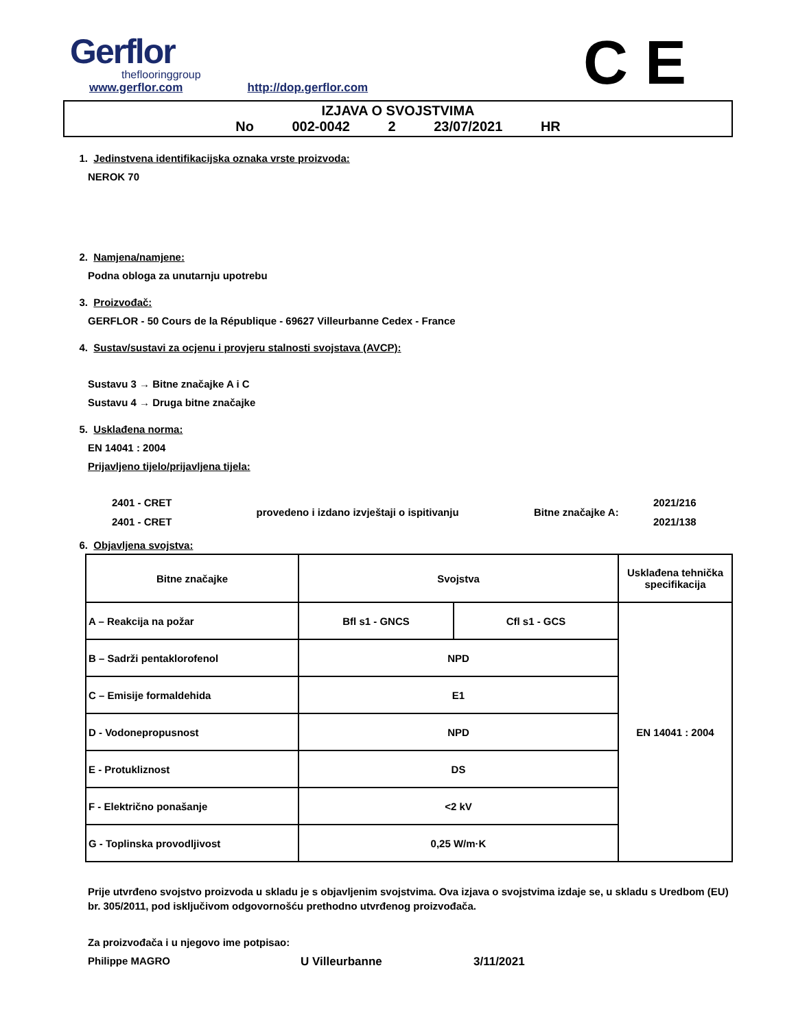Gerflor
theflooringgroup
www.gerflor.com http://dop.gerflor.com
C E
IZJAVA O SVOJSTVIMA
No 002-0042 2 23/07/2021 HR
1. Jedinstvena identifikacijska oznaka vrste proizvoda:
NEROK 70
2. Namjena/namjene:
Podna obloga za unutarnju upotrebu
3. Proizvođač:
GERFLOR - 50 Cours de la République - 69627 Villeurbanne Cedex - France
4. Sustav/sustavi za ocjenu i provjeru stalnosti svojstava (AVCP):
Sustavu 3 → Bitne značajke A i C
Sustavu 4 → Druga bitne značajke
5. Usklađena norma:
EN 14041 : 2004
Prijavljeno tijelo/prijavljena tijela:
| 2401 - CRET | provedeno i izdano izvještaji o ispitivanju | Bitne značajke A: | 2021/216 |
| 2401 - CRET | | | 2021/138 |
6. Objavljena svojstva:
| Bitne značajke | Svojstva | | Usklađena tehnička specifikacija |
| A – Reakcija na požar | Bfl s1 - GNCS | Cfl s1 - GCS | EN 14041 : 2004 |
| B – Sadrži pentaklorofenol | NPD | | |
| C – Emisije formaldehida | E1 | | |
| D - Vodonepropusnost | NPD | | |
| E - Protukliznost | DS | | |
| F - Električno ponašanje | <2 kV | | |
| G - Toplinska provodljivost | 0,25 W/m·K | | |
Prije utvrđeno svojstvo proizvoda u skladu je s objavljenim svojstvima. Ova izjava o svojstvima izdaje se, u skladu s Uredbom (EU) br. 305/2011, pod isključivom odgovornošću prethodno utvrđenog proizvođača.
Za proizvođača i u njegovo ime potpisao:
Philippe MAGRO U Villeurbanne 3/11/2021